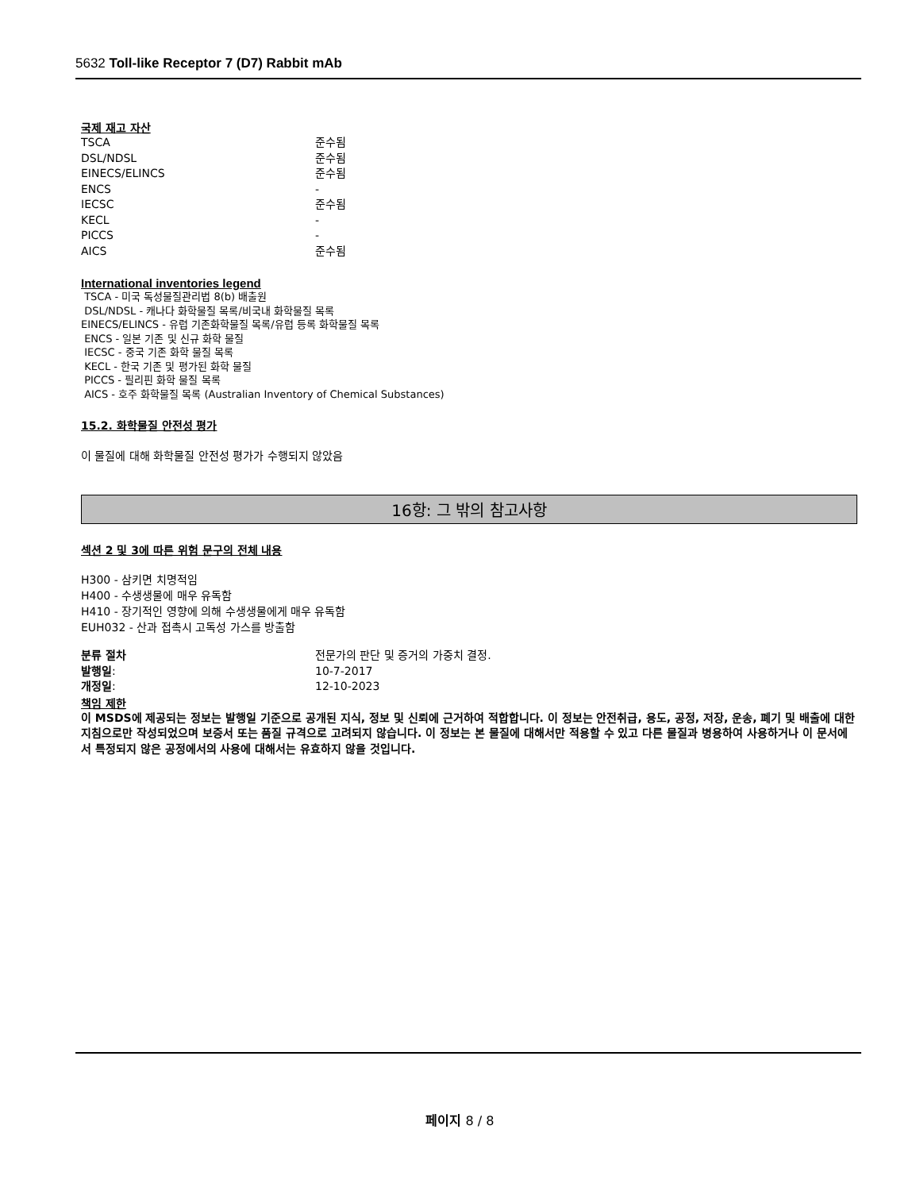5632 Toll-like Receptor 7 (D7) Rabbit mAb
국제 재고 자산
| TSCA | 준수됨 |
| DSL/NDSL | 준수됨 |
| EINECS/ELINCS | 준수됨 |
| ENCS | - |
| IECSC | 준수됨 |
| KECL | - |
| PICCS | - |
| AICS | 준수됨 |
International inventories legend
TSCA - 미국 독성물질관리법 8(b) 배출원
DSL/NDSL - 캐나다 화학물질 목록/비국내 화학물질 목록
EINECS/ELINCS - 유럽 기존화학물질 목록/유럽 등록 화학물질 목록
ENCS - 일본 기존 및 신규 화학 물질
IECSC - 중국 기존 화학 물질 목록
KECL - 한국 기존 및 평가된 화학 물질
PICCS - 필리핀 화학 물질 목록
AICS - 호주 화학물질 목록 (Australian Inventory of Chemical Substances)
15.2. 화학물질 안전성 평가
이 물질에 대해 화학물질 안전성 평가가 수행되지 않았음
16항: 그 밖의 참고사항
섹션 2 및 3에 따른 위험 문구의 전체 내용
H300 - 삼키면 치명적임
H400 - 수생생물에 매우 유독함
H410 - 장기적인 영향에 의해 수생생물에게 매우 유독함
EUH032 - 산과 접촉시 고독성 가스를 방출함
| 분류 절차 | 전문가의 판단 및 증거의 가중치 결정. |
| 발행일 : | 10-7-2017 |
| 개정일 : | 12-10-2023 |
책임 제한
이 MSDS에 제공되는 정보는 발행일 기준으로 공개된 지식, 정보 및 신뢰에 근거하여 적합합니다. 이 정보는 안전취급, 용도, 공정, 저장, 운송, 폐기 및 배출에 대한 지침으로만 작성되었으며 보증서 또는 품질 규격으로 고려되지 않습니다. 이 정보는 본 물질에 대해서만 적용할 수 있고 다른 물질과 병용하여 사용하거나 이 문서에서 특정되지 않은 공정에서의 사용에 대해서는 유효하지 않을 것입니다.
페이지 8 / 8